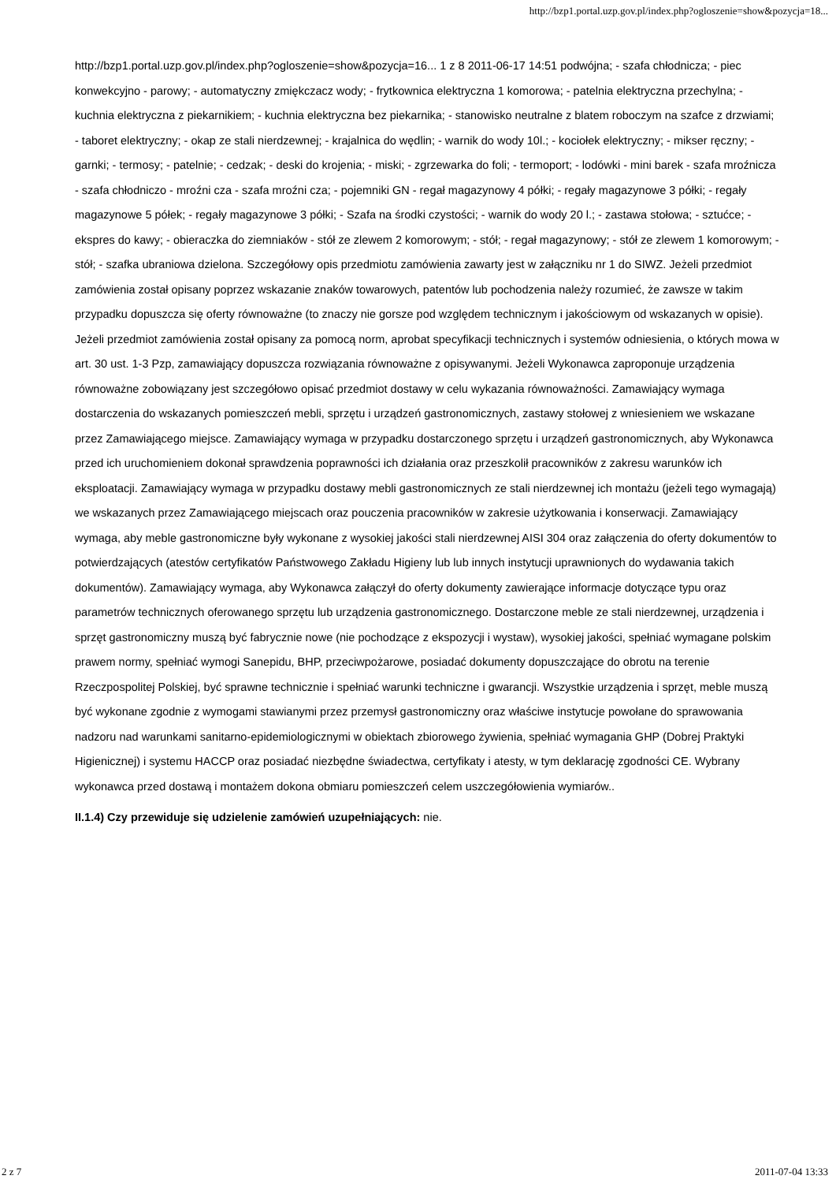http://bzp1.portal.uzp.gov.pl/index.php?ogloszenie=show&pozycja=18...
http://bzp1.portal.uzp.gov.pl/index.php?ogloszenie=show&pozycja=16... 1 z 8 2011-06-17 14:51 podwójna; - szafa chłodnicza; - piec konwekcyjno - parowy; - automatyczny zmiękczacz wody; - frytkownica elektryczna 1 komorowa; - patelnia elektryczna przechylna; - kuchnia elektryczna z piekarnikiem; - kuchnia elektryczna bez piekarnika; - stanowisko neutralne z blatem roboczym na szafce z drzwiami; - taboret elektryczny; - okap ze stali nierdzewnej; - krajalnica do wędlin; - warnik do wody 10l.; - kociołek elektryczny; - mikser ręczny; - garnki; - termosy; - patelnie; - cedzak; - deski do krojenia; - miski; - zgrzewarka do foli; - termoport; - lodówki - mini barek - szafa mroźnicza - szafa chłodniczo - mroźni cza - szafa mroźni cza; - pojemniki GN - regał magazynowy 4 półki; - regały magazynowe 3 półki; - regały magazynowe 5 półek; - regały magazynowe 3 półki; - Szafa na środki czystości; - warnik do wody 20 l.; - zastawa stołowa; - sztućce; - ekspres do kawy; - obieraczka do ziemniaków - stół ze zlewem 2 komorowym; - stół; - regał magazynowy; - stół ze zlewem 1 komorowym; - stół; - szafka ubraniowa dzielona. Szczegółowy opis przedmiotu zamówienia zawarty jest w załączniku nr 1 do SIWZ. Jeżeli przedmiot zamówienia został opisany poprzez wskazanie znaków towarowych, patentów lub pochodzenia należy rozumieć, że zawsze w takim przypadku dopuszcza się oferty równoważne (to znaczy nie gorsze pod względem technicznym i jakościowym od wskazanych w opisie). Jeżeli przedmiot zamówienia został opisany za pomocą norm, aprobat specyfikacji technicznych i systemów odniesienia, o których mowa w art. 30 ust. 1-3 Pzp, zamawiający dopuszcza rozwiązania równoważne z opisywanymi. Jeżeli Wykonawca zaproponuje urządzenia równoważne zobowiązany jest szczegółowo opisać przedmiot dostawy w celu wykazania równoważności. Zamawiający wymaga dostarczenia do wskazanych pomieszczeń mebli, sprzętu i urządzeń gastronomicznych, zastawy stołowej z wniesieniem we wskazane przez Zamawiającego miejsce. Zamawiający wymaga w przypadku dostarczonego sprzętu i urządzeń gastronomicznych, aby Wykonawca przed ich uruchomieniem dokonał sprawdzenia poprawności ich działania oraz przeszkolił pracowników z zakresu warunków ich eksploatacji. Zamawiający wymaga w przypadku dostawy mebli gastronomicznych ze stali nierdzewnej ich montażu (jeżeli tego wymagają) we wskazanych przez Zamawiającego miejscach oraz pouczenia pracowników w zakresie użytkowania i konserwacji. Zamawiający wymaga, aby meble gastronomiczne były wykonane z wysokiej jakości stali nierdzewnej AISI 304 oraz załączenia do oferty dokumentów to potwierdzających (atestów certyfikatów Państwowego Zakładu Higieny lub lub innych instytucji uprawnionych do wydawania takich dokumentów). Zamawiający wymaga, aby Wykonawca załączył do oferty dokumenty zawierające informacje dotyczące typu oraz parametrów technicznych oferowanego sprzętu lub urządzenia gastronomicznego. Dostarczone meble ze stali nierdzewnej, urządzenia i sprzęt gastronomiczny muszą być fabrycznie nowe (nie pochodzące z ekspozycji i wystaw), wysokiej jakości, spełniać wymagane polskim prawem normy, spełniać wymogi Sanepidu, BHP, przeciwpożarowe, posiadać dokumenty dopuszczające do obrotu na terenie Rzeczpospolitej Polskiej, być sprawne technicznie i spełniać warunki techniczne i gwarancji. Wszystkie urządzenia i sprzęt, meble muszą być wykonane zgodnie z wymogami stawianymi przez przemysł gastronomiczny oraz właściwe instytucje powołane do sprawowania nadzoru nad warunkami sanitarno-epidemiologicznymi w obiektach zbiorowego żywienia, spełniać wymagania GHP (Dobrej Praktyki Higienicznej) i systemu HACCP oraz posiadać niezbędne świadectwa, certyfikaty i atesty, w tym deklarację zgodności CE. Wybrany wykonawca przed dostawą i montażem dokona obmiaru pomieszczeń celem uszczegółowienia wymiarów..
II.1.4) Czy przewiduje się udzielenie zamówień uzupełniających: nie.
2 z 7 2011-07-04 13:33